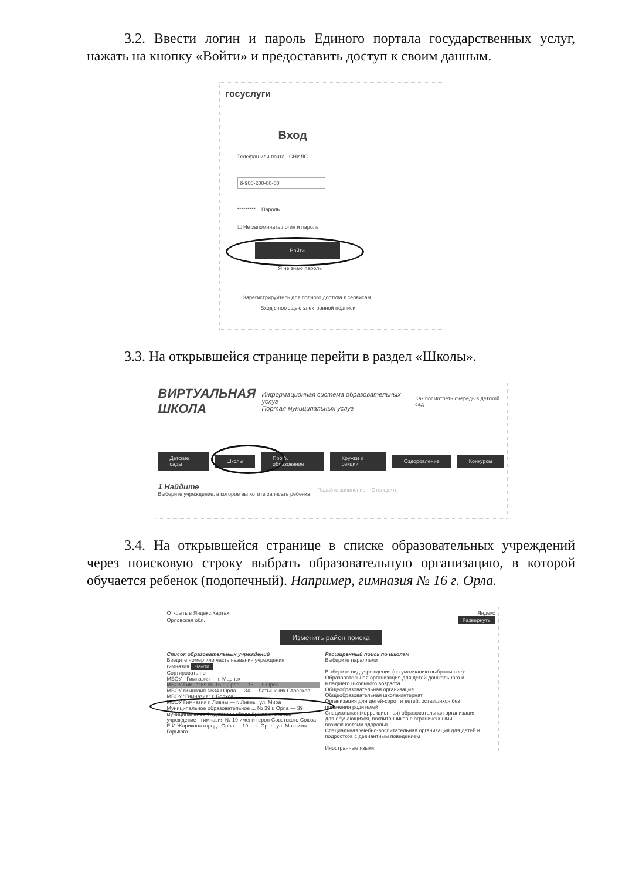3.2. Ввести логин и пароль Единого портала государственных услуг, нажать на кнопку «Войти» и предоставить доступ к своим данным.
госуслуги
Вход
Телефон или почта СНИЛС
8-900-200-00-00
********* Пароль
☐ Не запоминать логин и пароль
Войти
Я не знаю пароль
Зарегистрируйтесь для полного доступа к сервисам
Вход с помощью электронной подписи
3.3. На открывшейся странице перейти в раздел «Школы».
ВИРТУАЛЬНАЯ
ШКОЛА
Информационная система образовательных услуг
Портал муниципальных услуг
Как посмотреть очередь в детский сад
Детские сады Школы Проф. образование Кружки и секции Оздоровление Конкурсы
1 Найдите
Выберите учреждение, в которое вы хотите записать ребенка.
Подайте заявление Отследите
3.4. На открывшейся странице в списке образовательных учреждений через поисковую строку выбрать образовательную организацию, в которой обучается ребенок (подопечный). Например, гимназия № 16 г. Орла.
Открыть в Яндекс.Картах Яндекс
Орловская обл. Развернуть
Изменить район поиска
Список образовательных учреждений
Введите номер или часть названия учреждения
гимназия Найти
Сортировать по
МБОУ - Гимназия — г. Мценск
МБОУ Гимназия № 16 г. Орла — 16 — г. Орел
МБОУ гимназия №34 г.Орла — 34 — Латышских Стрелков
МБОУ "Гимназия" г. Болхов
МБОУ Гимназия г. Ливны — г. Ливны, ул. Мира
Муниципальное образовательное ... № 39 г. Орла — 39
муниципальное бюджетное общеобразовательное учреждение - гимназия № 19 имени героя Советского Союза Е.И.Жарикова города Орла — 19 — г. Орел, ул. Максима Горького
Расширенный поиск по школам
Выберите параллели
Выберите вид учреждения (по умолчанию выбраны все):
Образовательная организация для детей дошкольного и младшего школьного возраста
Общеобразовательная организация
Общеобразовательная школа-интернат
Организация для детей-сирот и детей, оставшихся без попечения родителей
Специальная (коррекционная) образовательная организация для обучающихся, воспитанников с ограниченными возможностями здоровья
Специальная учебно-воспитательная организация для детей и подростков с девиантным поведением
Иностранные языки: